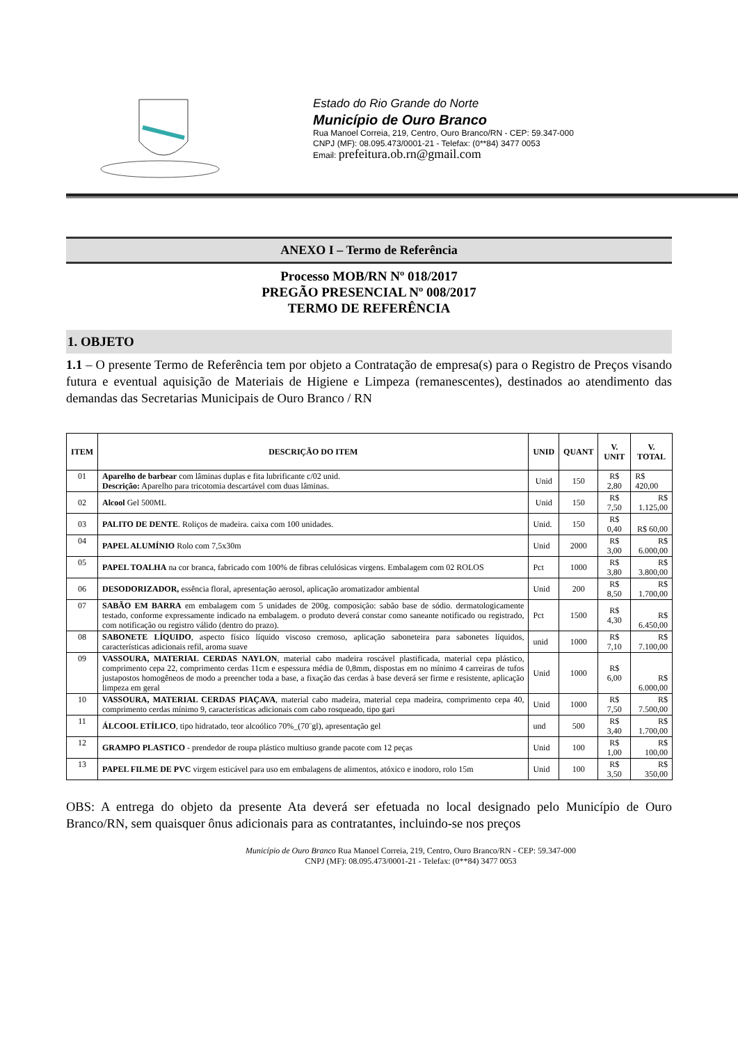Estado do Rio Grande do Norte
Município de Ouro Branco
Rua Manoel Correia, 219, Centro, Ouro Branco/RN - CEP: 59.347-000
CNPJ (MF): 08.095.473/0001-21 - Telefax: (0**84) 3477 0053
Email: prefeitura.ob.rn@gmail.com
ANEXO I – Termo de Referência
Processo MOB/RN Nº 018/2017
PREGÃO PRESENCIAL Nº 008/2017
TERMO DE REFERÊNCIA
1. OBJETO
1.1 – O presente Termo de Referência tem por objeto a Contratação de empresa(s) para o Registro de Preços visando futura e eventual aquisição de Materiais de Higiene e Limpeza (remanescentes), destinados ao atendimento das demandas das Secretarias Municipais de Ouro Branco / RN
| ITEM | DESCRIÇÃO DO ITEM | UNID | QUANT | V. UNIT | V. TOTAL |
| --- | --- | --- | --- | --- | --- |
| 01 | Aparelho de barbear com lâminas duplas e fita lubrificante c/02 unid. Descrição: Aparelho para tricotomia descartável com duas lâminas. | Unid | 150 | R$ 2,80 | R$ 420,00 |
| 02 | Alcool Gel 500ML | Unid | 150 | R$ 7,50 | R$ 1.125,00 |
| 03 | PALITO DE DENTE . Roliços de madeira. caixa com 100 unidades. | Unid. | 150 | R$ 0,40 | R$ 60,00 |
| 04 | PAPEL ALUMÍNIO Rolo com 7,5x30m | Unid | 2000 | R$ 3,00 | R$ 6.000,00 |
| 05 | PAPEL TOALHA na cor branca, fabricado com 100% de fibras celulósicas virgens. Embalagem com 02 ROLOS | Pct | 1000 | R$ 3,80 | R$ 3.800,00 |
| 06 | DESODORIZADOR, essência floral, apresentação aerosol, aplicação aromatizador ambiental | Unid | 200 | R$ 8,50 | R$ 1.700,00 |
| 07 | SABÃO EM BARRA em embalagem com 5 unidades de 200g. composição: sabão base de sódio. dermatologicamente testado, conforme expressamente indicado na embalagem. o produto deverá constar como saneante notificado ou registrado, com notificação ou registro válido (dentro do prazo). | Pct | 1500 | R$ 4,30 | R$ 6.450,00 |
| 08 | SABONETE LÍQUIDO , aspecto físico líquido viscoso cremoso, aplicação saboneteira para sabonetes líquidos, características adicionais refil, aroma suave | unid | 1000 | R$ 7,10 | R$ 7.100,00 |
| 09 | VASSOURA, MATERIAL CERDAS NAYLON , material cabo madeira roscável plastificada, material cepa plástico, comprimento cepa 22, comprimento cerdas 11cm e espessura média de 0,8mm, dispostas em no mínimo 4 carreiras de tufos justapostos homogêneos de modo a preencher toda a base, a fixação das cerdas à base deverá ser firme e resistente, aplicação limpeza em geral | Unid | 1000 | R$ 6,00 | R$ 6.000,00 |
| 10 | VASSOURA, MATERIAL CERDAS PIAÇAVA , material cabo madeira, material cepa madeira, comprimento cepa 40, comprimento cerdas mínimo 9, características adicionais com cabo rosqueado, tipo gari | Unid | 1000 | R$ 7,50 | R$ 7.500,00 |
| 11 | ÁLCOOL ETÍLICO , tipo hidratado, teor alcoólico 70%_(70¨gl), apresentação gel | und | 500 | R$ 3,40 | R$ 1.700,00 |
| 12 | GRAMPO PLASTICO - prendedor de roupa plástico multiuso grande pacote com 12 peças | Unid | 100 | R$ 1,00 | R$ 100,00 |
| 13 | PAPEL FILME DE PVC virgem esticável para uso em embalagens de alimentos, atóxico e inodoro, rolo 15m | Unid | 100 | R$ 3,50 | R$ 350,00 |
OBS: A entrega do objeto da presente Ata deverá ser efetuada no local designado pelo Município de Ouro Branco/RN, sem quaisquer ônus adicionais para as contratantes, incluindo-se nos preços
Município de Ouro Branco Rua Manoel Correia, 219, Centro, Ouro Branco/RN - CEP: 59.347-000
CNPJ (MF): 08.095.473/0001-21 - Telefax: (0**84) 3477 0053